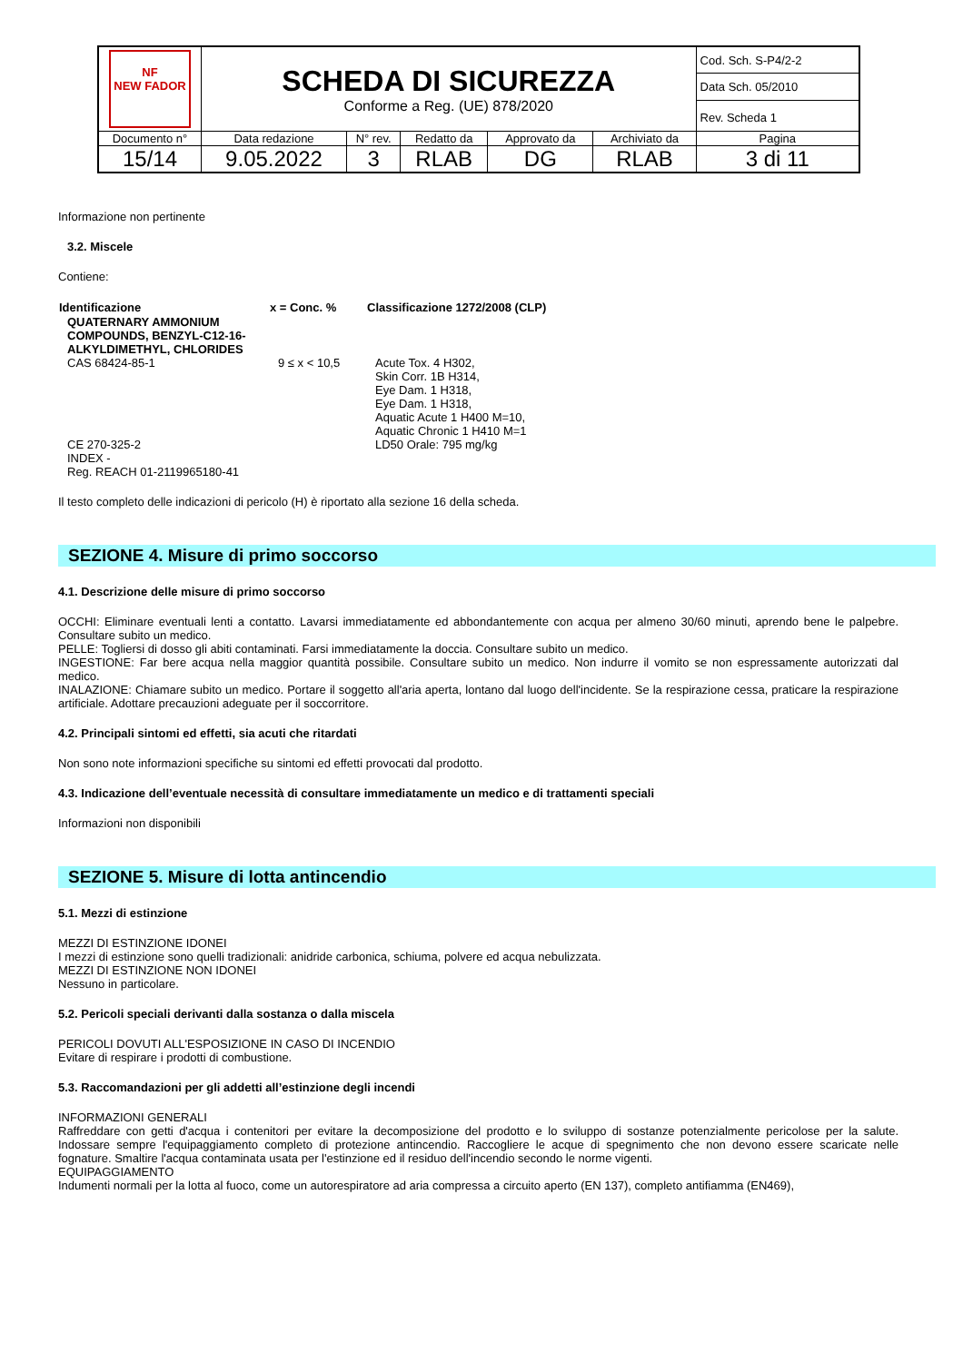| NF NEW FADOR | SCHEDA DI SICUREZZA Conforme a Reg. (UE) 878/2020 | | | | | Cod. Sch. S-P4/2-2 |
| | | | | | | Data Sch. 05/2010 |
| | | | | | | Rev. Scheda 1 |
| Documento n° | Data redazione | N° rev. | Redatto da | Approvato da | Archiviato da | Pagina |
| 15/14 | 9.05.2022 | 3 | RLAB | DG | RLAB | 3 di 11 |
Informazione non pertinente
3.2. Miscele
Contiene:
| Identificazione | x = Conc. % | Classificazione 1272/2008 (CLP) |
| --- | --- | --- |
| QUATERNARY AMMONIUM COMPOUNDS, BENZYL-C12-16-ALKYLDIMETHYL, CHLORIDES | | |
| CAS 68424-85-1 CE 270-325-2 INDEX - Reg. REACH 01-2119965180-41 | 9 ≤ x < 10,5 | Acute Tox. 4 H302, Skin Corr. 1B H314, Eye Dam. 1 H318, Eye Dam. 1 H318, Aquatic Acute 1 H400 M=10, Aquatic Chronic 1 H410 M=1 LD50 Orale: 795 mg/kg |
Il testo completo delle indicazioni di pericolo (H) è riportato alla sezione 16 della scheda.
SEZIONE 4. Misure di primo soccorso
4.1. Descrizione delle misure di primo soccorso
OCCHI: Eliminare eventuali lenti a contatto. Lavarsi immediatamente ed abbondantemente con acqua per almeno 30/60 minuti, aprendo bene le palpebre. Consultare subito un medico.
PELLE: Togliersi di dosso gli abiti contaminati. Farsi immediatamente la doccia. Consultare subito un medico.
INGESTIONE: Far bere acqua nella maggior quantità possibile. Consultare subito un medico. Non indurre il vomito se non espressamente autorizzati dal medico.
INALAZIONE: Chiamare subito un medico. Portare il soggetto all'aria aperta, lontano dal luogo dell'incidente. Se la respirazione cessa, praticare la respirazione artificiale. Adottare precauzioni adeguate per il soccorritore.
4.2. Principali sintomi ed effetti, sia acuti che ritardati
Non sono note informazioni specifiche su sintomi ed effetti provocati dal prodotto.
4.3. Indicazione dell’eventuale necessità di consultare immediatamente un medico e di trattamenti speciali
Informazioni non disponibili
SEZIONE 5. Misure di lotta antincendio
5.1. Mezzi di estinzione
MEZZI DI ESTINZIONE IDONEI
I mezzi di estinzione sono quelli tradizionali: anidride carbonica, schiuma, polvere ed acqua nebulizzata.
MEZZI DI ESTINZIONE NON IDONEI
Nessuno in particolare.
5.2. Pericoli speciali derivanti dalla sostanza o dalla miscela
PERICOLI DOVUTI ALL'ESPOSIZIONE IN CASO DI INCENDIO
Evitare di respirare i prodotti di combustione.
5.3. Raccomandazioni per gli addetti all’estinzione degli incendi
INFORMAZIONI GENERALI
Raffreddare con getti d'acqua i contenitori per evitare la decomposizione del prodotto e lo sviluppo di sostanze potenzialmente pericolose per la salute. Indossare sempre l'equipaggiamento completo di protezione antincendio. Raccogliere le acque di spegnimento che non devono essere scaricate nelle fognature. Smaltire l'acqua contaminata usata per l'estinzione ed il residuo dell'incendio secondo le norme vigenti.
EQUIPAGGIAMENTO
Indumenti normali per la lotta al fuoco, come un autorespiratore ad aria compressa a circuito aperto (EN 137), completo antifiamma (EN469),